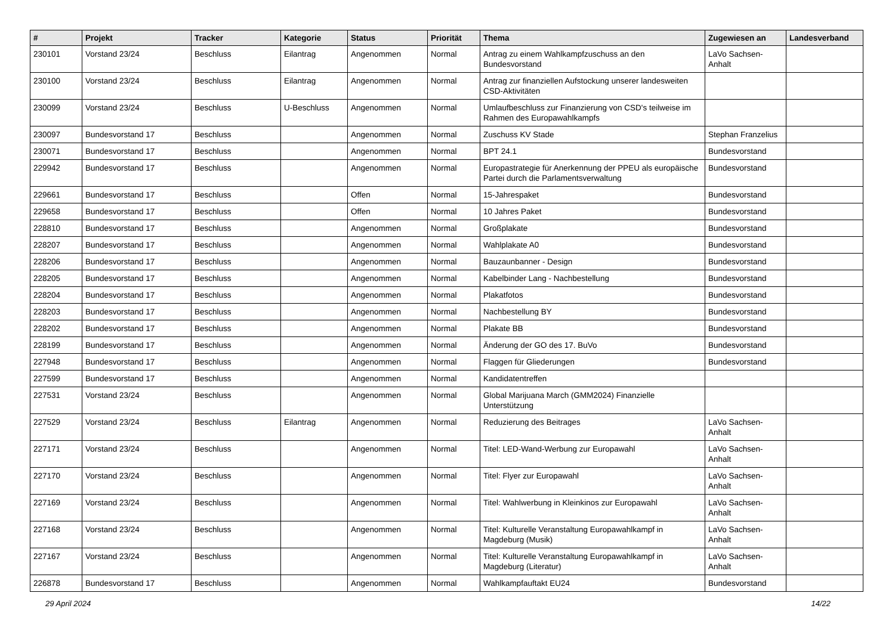| # | Projekt | Tracker | Kategorie | Status | Priorität | Thema | Zugewiesen an | Landesverband |
| --- | --- | --- | --- | --- | --- | --- | --- | --- |
| 230101 | Vorstand 23/24 | Beschluss | Eilantrag | Angenommen | Normal | Antrag zu einem Wahlkampfzuschuss an den Bundesvorstand | LaVo Sachsen-Anhalt | |
| 230100 | Vorstand 23/24 | Beschluss | Eilantrag | Angenommen | Normal | Antrag zur finanziellen Aufstockung unserer landesweiten CSD-Aktivitäten | | |
| 230099 | Vorstand 23/24 | Beschluss | U-Beschluss | Angenommen | Normal | Umlaufbeschluss zur Finanzierung von CSD's teilweise im Rahmen des Europawahlkampfs | | |
| 230097 | Bundesvorstand 17 | Beschluss | | Angenommen | Normal | Zuschuss KV Stade | Stephan Franzelius | |
| 230071 | Bundesvorstand 17 | Beschluss | | Angenommen | Normal | BPT 24.1 | Bundesvorstand | |
| 229942 | Bundesvorstand 17 | Beschluss | | Angenommen | Normal | Europastrategie für Anerkennung der PPEU als europäische Partei durch die Parlamentsverwaltung | Bundesvorstand | |
| 229661 | Bundesvorstand 17 | Beschluss | | Offen | Normal | 15-Jahrespaket | Bundesvorstand | |
| 229658 | Bundesvorstand 17 | Beschluss | | Offen | Normal | 10 Jahres Paket | Bundesvorstand | |
| 228810 | Bundesvorstand 17 | Beschluss | | Angenommen | Normal | Großplakate | Bundesvorstand | |
| 228207 | Bundesvorstand 17 | Beschluss | | Angenommen | Normal | Wahlplakate A0 | Bundesvorstand | |
| 228206 | Bundesvorstand 17 | Beschluss | | Angenommen | Normal | Bauzaunbanner - Design | Bundesvorstand | |
| 228205 | Bundesvorstand 17 | Beschluss | | Angenommen | Normal | Kabelbinder Lang - Nachbestellung | Bundesvorstand | |
| 228204 | Bundesvorstand 17 | Beschluss | | Angenommen | Normal | Plakatfotos | Bundesvorstand | |
| 228203 | Bundesvorstand 17 | Beschluss | | Angenommen | Normal | Nachbestellung BY | Bundesvorstand | |
| 228202 | Bundesvorstand 17 | Beschluss | | Angenommen | Normal | Plakate BB | Bundesvorstand | |
| 228199 | Bundesvorstand 17 | Beschluss | | Angenommen | Normal | Änderung der GO des 17. BuVo | Bundesvorstand | |
| 227948 | Bundesvorstand 17 | Beschluss | | Angenommen | Normal | Flaggen für Gliederungen | Bundesvorstand | |
| 227599 | Bundesvorstand 17 | Beschluss | | Angenommen | Normal | Kandidatentreffen | | |
| 227531 | Vorstand 23/24 | Beschluss | | Angenommen | Normal | Global Marijuana March (GMM2024) Finanzielle Unterstützung | | |
| 227529 | Vorstand 23/24 | Beschluss | Eilantrag | Angenommen | Normal | Reduzierung des Beitrages | LaVo Sachsen-Anhalt | |
| 227171 | Vorstand 23/24 | Beschluss | | Angenommen | Normal | Titel: LED-Wand-Werbung zur Europawahl | LaVo Sachsen-Anhalt | |
| 227170 | Vorstand 23/24 | Beschluss | | Angenommen | Normal | Titel: Flyer zur Europawahl | LaVo Sachsen-Anhalt | |
| 227169 | Vorstand 23/24 | Beschluss | | Angenommen | Normal | Titel: Wahlwerbung in Kleinkinos zur Europawahl | LaVo Sachsen-Anhalt | |
| 227168 | Vorstand 23/24 | Beschluss | | Angenommen | Normal | Titel: Kulturelle Veranstaltung Europawahlkampf in Magdeburg (Musik) | LaVo Sachsen-Anhalt | |
| 227167 | Vorstand 23/24 | Beschluss | | Angenommen | Normal | Titel: Kulturelle Veranstaltung Europawahlkampf in Magdeburg (Literatur) | LaVo Sachsen-Anhalt | |
| 226878 | Bundesvorstand 17 | Beschluss | | Angenommen | Normal | Wahlkampfauftakt EU24 | Bundesvorstand | |
29 April 2024 14/22